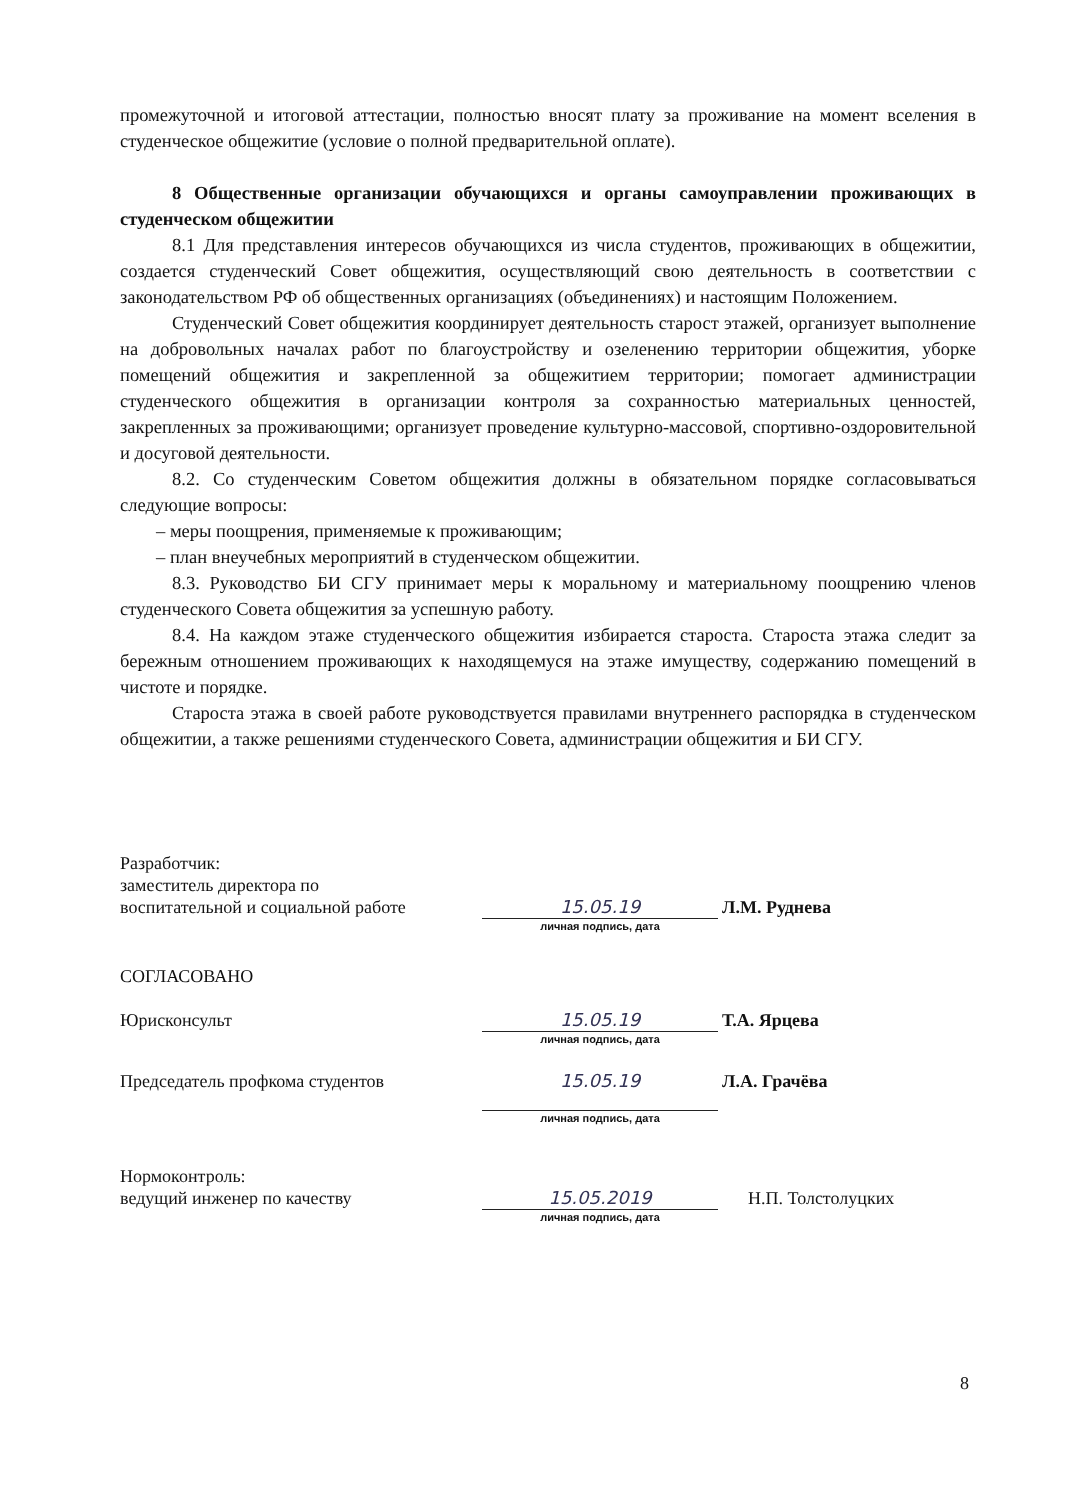промежуточной и итоговой аттестации, полностью вносят плату за проживание на момент вселения в студенческое общежитие (условие о полной предварительной оплате).
8 Общественные организации обучающихся и органы самоуправлении проживающих в студенческом общежитии
8.1 Для представления интересов обучающихся из числа студентов, проживающих в общежитии, создается студенческий Совет общежития, осуществляющий свою деятельность в соответствии с законодательством РФ об общественных организациях (объединениях) и настоящим Положением.
Студенческий Совет общежития координирует деятельность старост этажей, организует выполнение на добровольных началах работ по благоустройству и озеленению территории общежития, уборке помещений общежития и закрепленной за общежитием территории; помогает администрации студенческого общежития в организации контроля за сохранностью материальных ценностей, закрепленных за проживающими; организует проведение культурно-массовой, спортивно-оздоровительной и досуговой деятельности.
8.2. Со студенческим Советом общежития должны в обязательном порядке согласовываться следующие вопросы:
– меры поощрения, применяемые к проживающим;
– план внеучебных мероприятий в студенческом общежитии.
8.3. Руководство БИ СГУ принимает меры к моральному и материальному поощрению членов студенческого Совета общежития за успешную работу.
8.4. На каждом этаже студенческого общежития избирается староста. Староста этажа следит за бережным отношением проживающих к находящемуся на этаже имуществу, содержанию помещений в чистоте и порядке.
Староста этажа в своей работе руководствуется правилами внутреннего распорядка в студенческом общежитии, а также решениями студенческого Совета, администрации общежития и БИ СГУ.
Разработчик:
заместитель директора по
воспитательной и социальной работе
15.05.19
личная подпись, дата
Л.М. Руднева
СОГЛАСОВАНО
Юрисконсульт
15.05.19
личная подпись, дата
Т.А. Ярцева
Председатель профкома студентов
15.05.19
личная подпись, дата
Л.А. Грачёва
Нормоконтроль:
ведущий инженер по качеству
15.05.2019
личная подпись, дата
Н.П. Толстолуцких
8